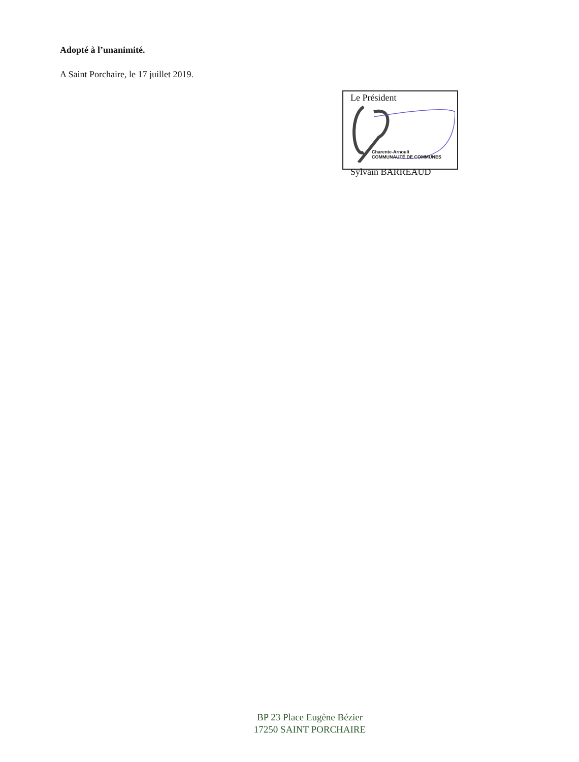Adopté à l’unanimité.
A Saint Porchaire, le 17 juillet 2019.
Le Président
Charente-Arnoult
COMMUNAUTÉ DE COMMUNES
Sylvain BARREAUD
BP 23 Place Eugène Bézier
17250 SAINT PORCHAIRE